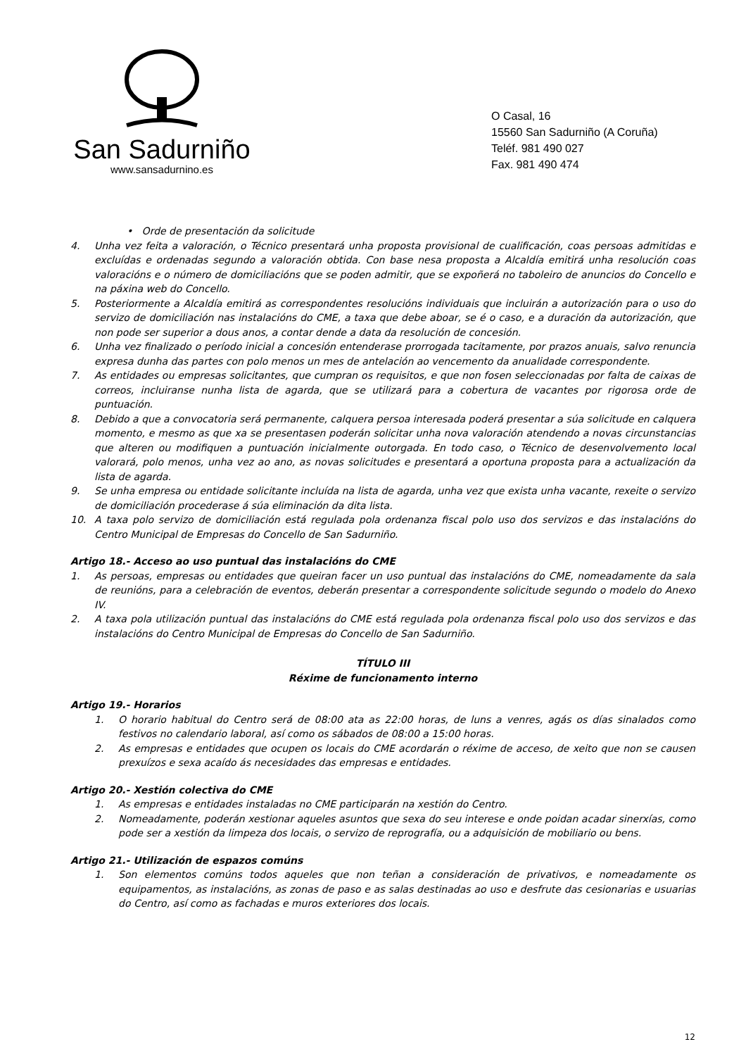San Sadurniño
www.sansadurnino.es
O Casal, 16
15560 San Sadurniño (A Coruña)
Teléf. 981 490 027
Fax. 981 490 474
• Orde de presentación da solicitude
4. Unha vez feita a valoración, o Técnico presentará unha proposta provisional de cualificación, coas persoas admitidas e excluídas e ordenadas segundo a valoración obtida. Con base nesa proposta a Alcaldía emitirá unha resolución coas valoracións e o número de domiciliacións que se poden admitir, que se expoñerá no taboleiro de anuncios do Concello e na páxina web do Concello.
5. Posteriormente a Alcaldía emitirá as correspondentes resolucións individuais que incluirán a autorización para o uso do servizo de domiciliación nas instalacións do CME, a taxa que debe aboar, se é o caso, e a duración da autorización, que non pode ser superior a dous anos, a contar dende a data da resolución de concesión.
6. Unha vez finalizado o período inicial a concesión entenderase prorrogada tacitamente, por prazos anuais, salvo renuncia expresa dunha das partes con polo menos un mes de antelación ao vencemento da anualidade correspondente.
7. As entidades ou empresas solicitantes, que cumpran os requisitos, e que non fosen seleccionadas por falta de caixas de correos, incluiranse nunha lista de agarda, que se utilizará para a cobertura de vacantes por rigorosa orde de puntuación.
8. Debido a que a convocatoria será permanente, calquera persoa interesada poderá presentar a súa solicitude en calquera momento, e mesmo as que xa se presentasen poderán solicitar unha nova valoración atendendo a novas circunstancias que alteren ou modifiquen a puntuación inicialmente outorgada. En todo caso, o Técnico de desenvolvemento local valorará, polo menos, unha vez ao ano, as novas solicitudes e presentará a oportuna proposta para a actualización da lista de agarda.
9. Se unha empresa ou entidade solicitante incluída na lista de agarda, unha vez que exista unha vacante, rexeite o servizo de domiciliación procederase á súa eliminación da dita lista.
10. A taxa polo servizo de domiciliación está regulada pola ordenanza fiscal polo uso dos servizos e das instalacións do Centro Municipal de Empresas do Concello de San Sadurniño.
Artigo 18.- Acceso ao uso puntual das instalacións do CME
1. As persoas, empresas ou entidades que queiran facer un uso puntual das instalacións do CME, nomeadamente da sala de reunións, para a celebración de eventos, deberán presentar a correspondente solicitude segundo o modelo do Anexo IV.
2. A taxa pola utilización puntual das instalacións do CME está regulada pola ordenanza fiscal polo uso dos servizos e das instalacións do Centro Municipal de Empresas do Concello de San Sadurniño.
TÍTULO III
Réxime de funcionamento interno
Artigo 19.- Horarios
1. O horario habitual do Centro será de 08:00 ata as 22:00 horas, de luns a venres, agás os días sinalados como festivos no calendario laboral, así como os sábados de 08:00 a 15:00 horas.
2. As empresas e entidades que ocupen os locais do CME acordarán o réxime de acceso, de xeito que non se causen prexuízos e sexa acaído ás necesidades das empresas e entidades.
Artigo 20.- Xestión colectiva do CME
1. As empresas e entidades instaladas no CME participarán na xestión do Centro.
2. Nomeadamente, poderán xestionar aqueles asuntos que sexa do seu interese e onde poidan acadar sinerxías, como pode ser a xestión da limpeza dos locais, o servizo de reprografía, ou a adquisición de mobiliario ou bens.
Artigo 21.- Utilización de espazos comúns
1. Son elementos comúns todos aqueles que non teñan a consideración de privativos, e nomeadamente os equipamentos, as instalacións, as zonas de paso e as salas destinadas ao uso e desfrute das cesionarias e usuarias do Centro, así como as fachadas e muros exteriores dos locais.
12